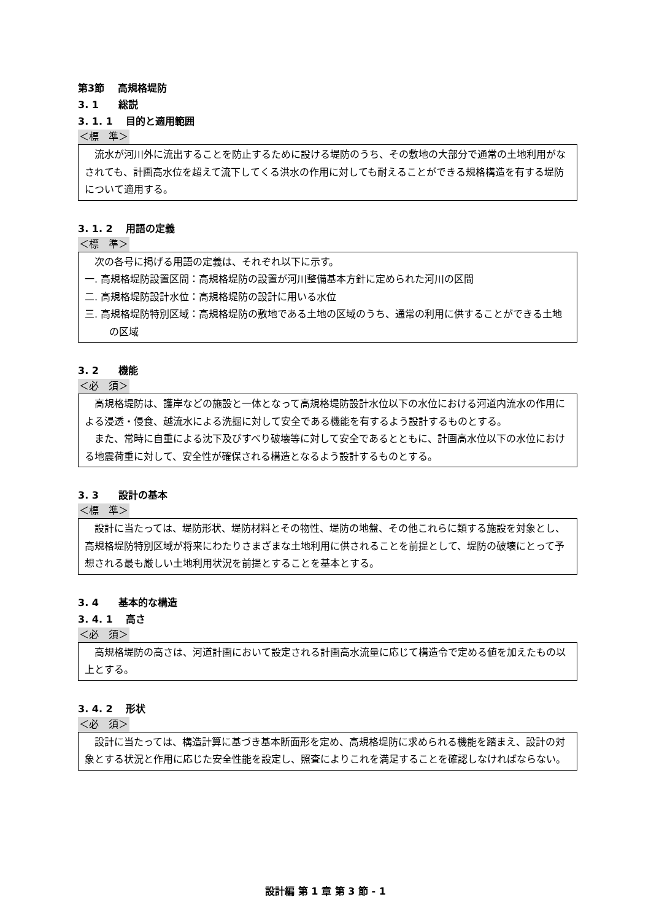第3節　 高規格堤防
3. 1　　総説
3. 1. 1　 目的と適用範囲
＜標　準＞
流水が河川外に流出することを防止するために設ける堤防のうち、その敷地の大部分で通常の土地利用がなされても、計画高水位を超えて流下してくる洪水の作用に対しても耐えることができる規格構造を有する堤防について適用する。
3. 1. 2　 用語の定義
＜標　準＞
次の各号に掲げる用語の定義は、それぞれ以下に示す。
一. 高規格堤防設置区間：高規格堤防の設置が河川整備基本方針に定められた河川の区間
二. 高規格堤防設計水位：高規格堤防の設計に用いる水位
三. 高規格堤防特別区域：高規格堤防の敷地である土地の区域のうち、通常の利用に供することができる土地の区域
3. 2　　機能
＜必　須＞
高規格堤防は、護岸などの施設と一体となって高規格堤防設計水位以下の水位における河道内流水の作用による浸透・侵食、越流水による洗掘に対して安全である機能を有するよう設計するものとする。
また、常時に自重による沈下及びすべり破壊等に対して安全であるとともに、計画高水位以下の水位における地震荷重に対して、安全性が確保される構造となるよう設計するものとする。
3. 3　　設計の基本
＜標　準＞
設計に当たっては、堤防形状、堤防材料とその物性、堤防の地盤、その他これらに類する施設を対象とし、高規格堤防特別区域が将来にわたりさまざまな土地利用に供されることを前提として、堤防の破壊にとって予想される最も厳しい土地利用状況を前提とすることを基本とする。
3. 4　　基本的な構造
3. 4. 1　 高さ
＜必　須＞
高規格堤防の高さは、河道計画において設定される計画高水流量に応じて構造令で定める値を加えたもの以上とする。
3. 4. 2　 形状
＜必　須＞
設計に当たっては、構造計算に基づき基本断面形を定め、高規格堤防に求められる機能を踏まえ、設計の対象とする状況と作用に応じた安全性能を設定し、照査によりこれを満足することを確認しなければならない。
設計編 第 1 章 第 3 節 - 1